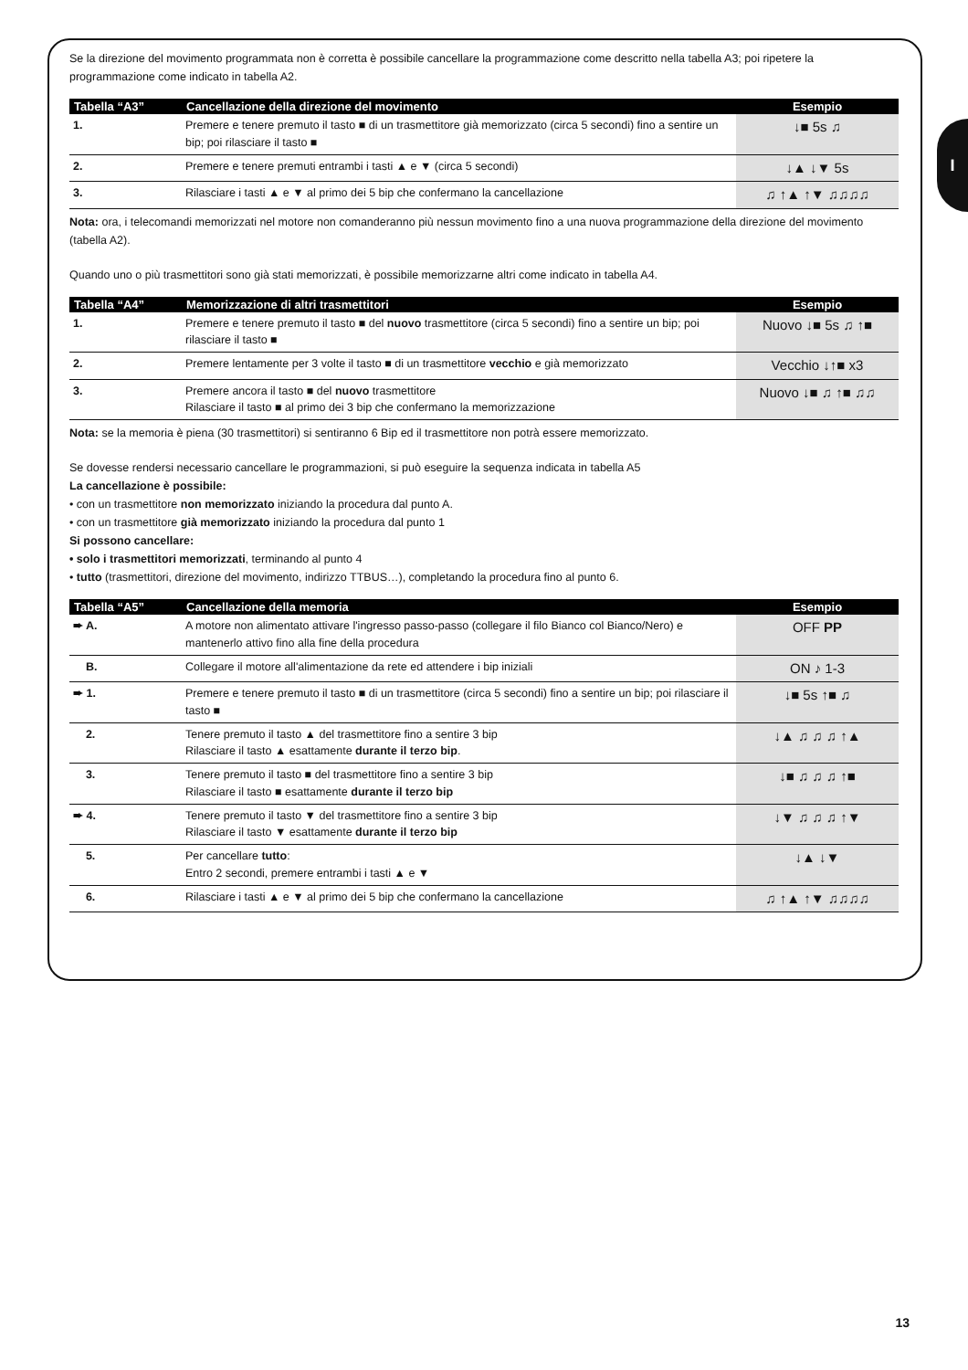I
Se la direzione del movimento programmata non è corretta è possibile cancellare la programmazione come descritto nella tabella A3; poi ripetere la programmazione come indicato in tabella A2.
| Tabella “A3” | Cancellazione della direzione del movimento | Esempio |
| --- | --- | --- |
| 1. | Premere e tenere premuto il tasto ■ di un trasmettitore già memorizzato (circa 5 secondi) fino a sentire un bip; poi rilasciare il tasto ■ | ↓■ 5s ♫ |
| 2. | Premere e tenere premuti entrambi i tasti ▲ e ▼ (circa 5 secondi) | ↓▲ ↓▼ 5s |
| 3. | Rilasciare i tasti ▲ e ▼ al primo dei 5 bip che confermano la cancellazione | ♫ ↑▲ ↑▼ ♫♫♫♫ |
Nota: ora, i telecomandi memorizzati nel motore non comanderanno più nessun movimento fino a una nuova programmazione della direzione del movimento (tabella A2).
Quando uno o più trasmettitori sono già stati memorizzati, è possibile memorizzarne altri come indicato in tabella A4.
| Tabella “A4” | Memorizzazione di altri trasmettitori | Esempio |
| --- | --- | --- |
| 1. | Premere e tenere premuto il tasto ■ del nuovo trasmettitore (circa 5 secondi) fino a sentire un bip; poi rilasciare il tasto ■ | Nuovo ↓■ 5s ♫ ↑■ |
| 2. | Premere lentamente per 3 volte il tasto ■ di un trasmettitore vecchio e già memorizzato | Vecchio ↓↑■ x3 |
| 3. | Premere ancora il tasto ■ del nuovo trasmettitore Rilasciare il tasto ■ al primo dei 3 bip che confermano la memorizzazione | Nuovo ↓■ ♫ ↑■ ♫♫ |
Nota: se la memoria è piena (30 trasmettitori) si sentiranno 6 Bip ed il trasmettitore non potrà essere memorizzato.
Se dovesse rendersi necessario cancellare le programmazioni, si può eseguire la sequenza indicata in tabella A5
La cancellazione è possibile:
• con un trasmettitore non memorizzato iniziando la procedura dal punto A.
• con un trasmettitore già memorizzato iniziando la procedura dal punto 1
Si possono cancellare:
• solo i trasmettitori memorizzati, terminando al punto 4
• tutto (trasmettitori, direzione del movimento, indirizzo TTBUS…), completando la procedura fino al punto 6.
| Tabella “A5” | Cancellazione della memoria | Esempio |
| --- | --- | --- |
| ➨ A. | A motore non alimentato attivare l'ingresso passo-passo (collegare il filo Bianco col Bianco/Nero) e mantenerlo attivo fino alla fine della procedura | OFF PP |
| B. | Collegare il motore all'alimentazione da rete ed attendere i bip iniziali | ON ♪ 1-3 |
| ➨ 1. | Premere e tenere premuto il tasto ■ di un trasmettitore (circa 5 secondi) fino a sentire un bip; poi rilasciare il tasto ■ | ↓■ 5s ↑■ ♫ |
| 2. | Tenere premuto il tasto ▲ del trasmettitore fino a sentire 3 bip Rilasciare il tasto ▲ esattamente durante il terzo bip . | ↓▲ ♫ ♫ ♫ ↑▲ |
| 3. | Tenere premuto il tasto ■ del trasmettitore fino a sentire 3 bip Rilasciare il tasto ■ esattamente durante il terzo bip | ↓■ ♫ ♫ ♫ ↑■ |
| ➨ 4. | Tenere premuto il tasto ▼ del trasmettitore fino a sentire 3 bip Rilasciare il tasto ▼ esattamente durante il terzo bip | ↓▼ ♫ ♫ ♫ ↑▼ |
| 5. | Per cancellare tutto : Entro 2 secondi, premere entrambi i tasti ▲ e ▼ | ↓▲ ↓▼ |
| 6. | Rilasciare i tasti ▲ e ▼ al primo dei 5 bip che confermano la cancellazione | ♫ ↑▲ ↑▼ ♫♫♫♫ |
13